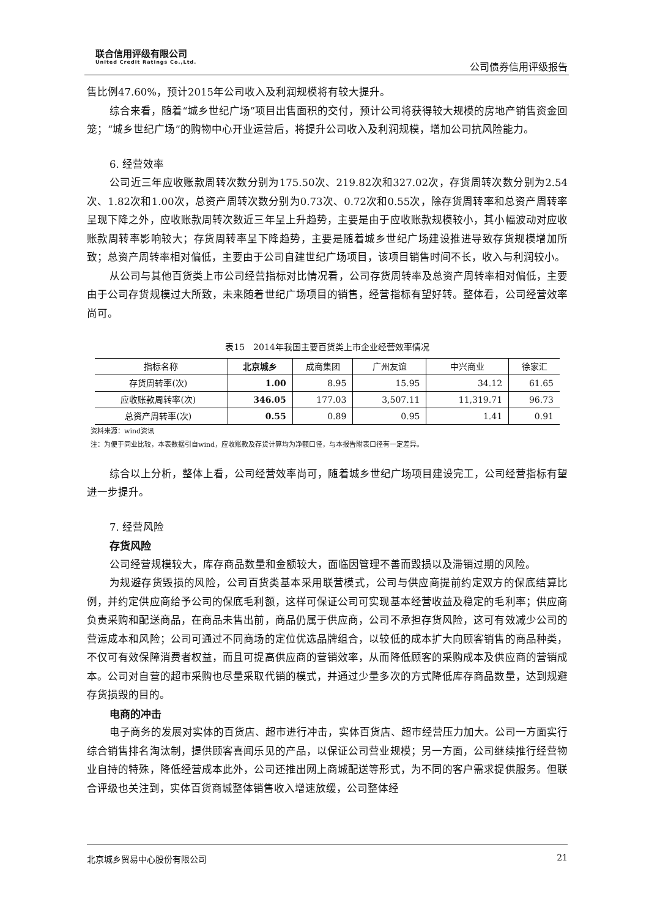联合信用评级有限公司
United Credit Ratings Co.,Ltd.
公司债券信用评级报告
售比例47.60%，预计2015年公司收入及利润规模将有较大提升。
综合来看，随着“城乡世纪广场”项目出售面积的交付，预计公司将获得较大规模的房地产销售资金回笼；“城乡世纪广场”的购物中心开业运营后，将提升公司收入及利润规模，增加公司抗风险能力。
6. 经营效率
公司近三年应收账款周转次数分别为175.50次、219.82次和327.02次，存货周转次数分别为2.54次、1.82次和1.00次，总资产周转次数分别为0.73次、0.72次和0.55次，除存货周转率和总资产周转率呈现下降之外，应收账款周转次数近三年呈上升趋势，主要是由于应收账款规模较小，其小幅波动对应收账款周转率影响较大；存货周转率呈下降趋势，主要是随着城乡世纪广场建设推进导致存货规模增加所致；总资产周转率相对偏低，主要由于公司自建世纪广场项目，该项目销售时间不长，收入与利润较小。
从公司与其他百货类上市公司经营指标对比情况看，公司存货周转率及总资产周转率相对偏低，主要由于公司存货规模过大所致，未来随着世纪广场项目的销售，经营指标有望好转。整体看，公司经营效率尚可。
表15　2014年我国主要百货类上市企业经营效率情况
| 指标名称 | 北京城乡 | 成商集团 | 广州友谊 | 中兴商业 | 徐家汇 |
| --- | --- | --- | --- | --- | --- |
| 存货周转率(次) | 1.00 | 8.95 | 15.95 | 34.12 | 61.65 |
| 应收账款周转率(次) | 346.05 | 177.03 | 3,507.11 | 11,319.71 | 96.73 |
| 总资产周转率(次) | 0.55 | 0.89 | 0.95 | 1.41 | 0.91 |
资料来源：wind资讯
注：为便于同业比较，本表数据引自wind，应收账款及存货计算均为净额口径，与本报告附表口径有一定差异。
综合以上分析，整体上看，公司经营效率尚可，随着城乡世纪广场项目建设完工，公司经营指标有望进一步提升。
7. 经营风险
存货风险
公司经营规模较大，库存商品数量和金额较大，面临因管理不善而毁损以及滞销过期的风险。
为规避存货毁损的风险，公司百货类基本采用联营模式，公司与供应商提前约定双方的保底结算比例，并约定供应商给予公司的保底毛利额，这样可保证公司可实现基本经营收益及稳定的毛利率；供应商负责采购和配送商品，在商品未售出前，商品仍属于供应商，公司不承担存货风险，这可有效减少公司的营运成本和风险；公司可通过不同商场的定位优选品牌组合，以较低的成本扩大向顾客销售的商品种类，不仅可有效保障消费者权益，而且可提高供应商的营销效率，从而降低顾客的采购成本及供应商的营销成本。公司对自营的超市采购也尽量采取代销的模式，并通过少量多次的方式降低库存商品数量，达到规避存货损毁的目的。
电商的冲击
电子商务的发展对实体的百货店、超市进行冲击，实体百货店、超市经营压力加大。公司一方面实行综合销售排名淘汰制，提供顾客喜闻乐见的产品，以保证公司营业规模；另一方面，公司继续推行经营物业自持的特殊，降低经营成本此外，公司还推出网上商城配送等形式，为不同的客户需求提供服务。但联合评级也关注到，实体百货商城整体销售收入增速放缓，公司整体经
北京城乡贸易中心股份有限公司 21